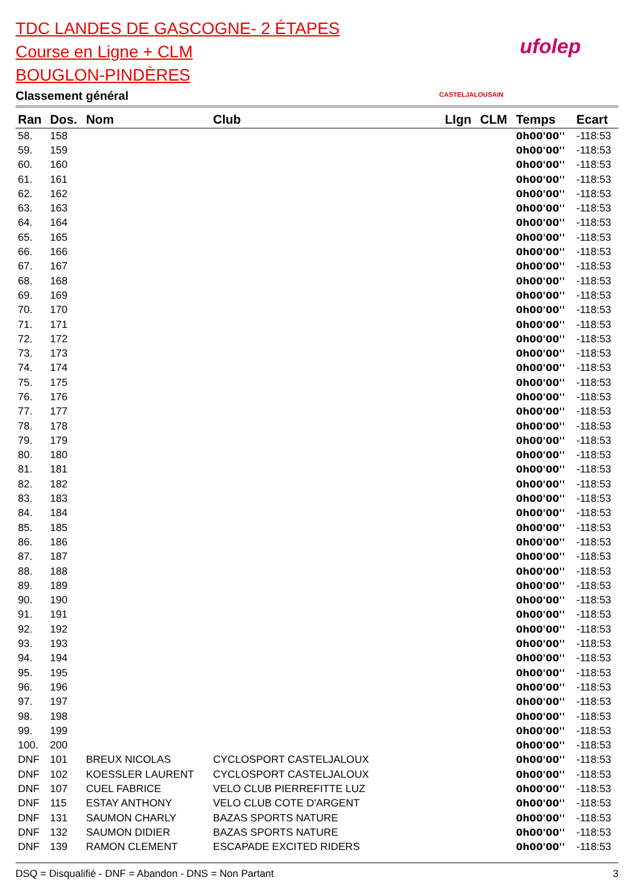TDC LANDES DE GASCOGNE- 2 ÉTAPES
Course en Ligne + CLM
BOUGLON-PINDÈRES
Classement général
CASTELJALOUSAIN
ufolep
| Ran | Dos. | Nom | Club | LIgn | CLM | Temps | Ecart |
| --- | --- | --- | --- | --- | --- | --- | --- |
| 58. | 158 | | | | | 0h00'00'' | -118:53 |
| 59. | 159 | | | | | 0h00'00'' | -118:53 |
| 60. | 160 | | | | | 0h00'00'' | -118:53 |
| 61. | 161 | | | | | 0h00'00'' | -118:53 |
| 62. | 162 | | | | | 0h00'00'' | -118:53 |
| 63. | 163 | | | | | 0h00'00'' | -118:53 |
| 64. | 164 | | | | | 0h00'00'' | -118:53 |
| 65. | 165 | | | | | 0h00'00'' | -118:53 |
| 66. | 166 | | | | | 0h00'00'' | -118:53 |
| 67. | 167 | | | | | 0h00'00'' | -118:53 |
| 68. | 168 | | | | | 0h00'00'' | -118:53 |
| 69. | 169 | | | | | 0h00'00'' | -118:53 |
| 70. | 170 | | | | | 0h00'00'' | -118:53 |
| 71. | 171 | | | | | 0h00'00'' | -118:53 |
| 72. | 172 | | | | | 0h00'00'' | -118:53 |
| 73. | 173 | | | | | 0h00'00'' | -118:53 |
| 74. | 174 | | | | | 0h00'00'' | -118:53 |
| 75. | 175 | | | | | 0h00'00'' | -118:53 |
| 76. | 176 | | | | | 0h00'00'' | -118:53 |
| 77. | 177 | | | | | 0h00'00'' | -118:53 |
| 78. | 178 | | | | | 0h00'00'' | -118:53 |
| 79. | 179 | | | | | 0h00'00'' | -118:53 |
| 80. | 180 | | | | | 0h00'00'' | -118:53 |
| 81. | 181 | | | | | 0h00'00'' | -118:53 |
| 82. | 182 | | | | | 0h00'00'' | -118:53 |
| 83. | 183 | | | | | 0h00'00'' | -118:53 |
| 84. | 184 | | | | | 0h00'00'' | -118:53 |
| 85. | 185 | | | | | 0h00'00'' | -118:53 |
| 86. | 186 | | | | | 0h00'00'' | -118:53 |
| 87. | 187 | | | | | 0h00'00'' | -118:53 |
| 88. | 188 | | | | | 0h00'00'' | -118:53 |
| 89. | 189 | | | | | 0h00'00'' | -118:53 |
| 90. | 190 | | | | | 0h00'00'' | -118:53 |
| 91. | 191 | | | | | 0h00'00'' | -118:53 |
| 92. | 192 | | | | | 0h00'00'' | -118:53 |
| 93. | 193 | | | | | 0h00'00'' | -118:53 |
| 94. | 194 | | | | | 0h00'00'' | -118:53 |
| 95. | 195 | | | | | 0h00'00'' | -118:53 |
| 96. | 196 | | | | | 0h00'00'' | -118:53 |
| 97. | 197 | | | | | 0h00'00'' | -118:53 |
| 98. | 198 | | | | | 0h00'00'' | -118:53 |
| 99. | 199 | | | | | 0h00'00'' | -118:53 |
| 100. | 200 | | | | | 0h00'00'' | -118:53 |
| DNF | 101 | BREUX NICOLAS | CYCLOSPORT CASTELJALOUX | | | 0h00'00'' | -118:53 |
| DNF | 102 | KOESSLER LAURENT | CYCLOSPORT CASTELJALOUX | | | 0h00'00'' | -118:53 |
| DNF | 107 | CUEL FABRICE | VELO CLUB PIERREFITTE LUZ | | | 0h00'00'' | -118:53 |
| DNF | 115 | ESTAY ANTHONY | VELO CLUB COTE D'ARGENT | | | 0h00'00'' | -118:53 |
| DNF | 131 | SAUMON CHARLY | BAZAS SPORTS NATURE | | | 0h00'00'' | -118:53 |
| DNF | 132 | SAUMON DIDIER | BAZAS SPORTS NATURE | | | 0h00'00'' | -118:53 |
| DNF | 139 | RAMON CLEMENT | ESCAPADE EXCITED RIDERS | | | 0h00'00'' | -118:53 |
DSQ = Disqualifié - DNF = Abandon - DNS = Non Partant 3